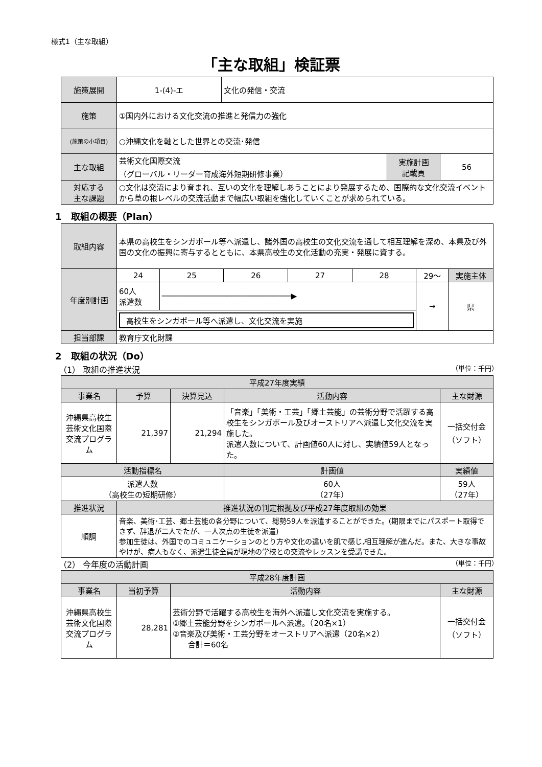様式1（主な取組）
「主な取組」検証票
| 施策展開 | 1-(4)-エ | 文化の発信・交流 | | |
| 施策 | ①国内外における文化交流の推進と発信力の強化 | | | |
| (施策の小項目) | ○沖縄文化を軸とした世界との交流･発信 | | | |
| 主な取組 | 芸術文化国際交流 （グローバル・リーダー育成海外短期研修事業） | | 実施計画 記載頁 | 56 |
| 対応する 主な課題 | ○文化は交流により育まれ、互いの文化を理解しあうことにより発展するため、国際的な文化交流イベントから草の根レベルの交流活動まで幅広い取組を強化していくことが求められている。 | | | |
1　取組の概要（Plan）
| 取組内容 | 本県の高校生をシンガポール等へ派遣し、諸外国の高校生の文化交流を通して相互理解を深め、本県及び外国の文化の振興に寄与するとともに、本県高校生の文化活動の充実・発展に資する。 | | | | | | |
| 年度別計画 | 24 | 25 | 26 | 27 | 28 | 29～ | 実施主体 |
| | 60人 派遣数 | ────────────────────────────▶ | | | | → | 県 |
| | 高校生をシンガポール等へ派遣し、文化交流を実施 | | | | | | |
| 担当部課 | 教育庁文化財課 | | | | | | |
2　取組の状況（Do）
（1） 取組の推進状況 （単位：千円）
| 平成27年度実績 | | | | | |
| 事業名 | 予算 | 決算見込 | 活動内容 | | 主な財源 |
| 沖縄県高校生芸術文化国際交流プログラム | 21,397 | 21,294 | 「音楽」「美術・工芸」「郷土芸能」の芸術分野で活躍する高校生をシンガポール及びオーストリアへ派遣し文化交流を実施した。 派遣人数について、計画値60人に対し、実績値59人となった。 | | 一括交付金 （ソフト） |
| 活動指標名 | | | | 計画値 | 実績値 |
| 派遣人数 （高校生の短期研修） | | | | 60人 （27年） | 59人 （27年） |
| 推進状況 | 推進状況の判定根拠及び平成27年度取組の効果 | | | | |
| 順調 | 音楽、美術･工芸、郷土芸能の各分野について、総勢59人を派遣することができた。(期限までにパスポート取得できず、辞退が二人でたが、一人次点の生徒を派遣) 参加生徒は、外国でのコミュニケーションのとり方や文化の違いを肌で感じ,相互理解が進んだ。また、大きな事故やけが、病人もなく、派遣生徒全員が現地の学校との交流やレッスンを受講できた。 | | | | |
（2） 今年度の活動計画 （単位：千円）
| 平成28年度計画 | | | |
| 事業名 | 当初予算 | 活動内容 | 主な財源 |
| 沖縄県高校生芸術文化国際交流プログラム | 28,281 | 芸術分野で活躍する高校生を海外へ派遣し文化交流を実施する。 ①郷土芸能分野をシンガポールへ派遣。（20名×1） ②音楽及び美術・工芸分野をオーストリアへ派遣（20名×2） 合計＝60名 | 一括交付金 （ソフト） |